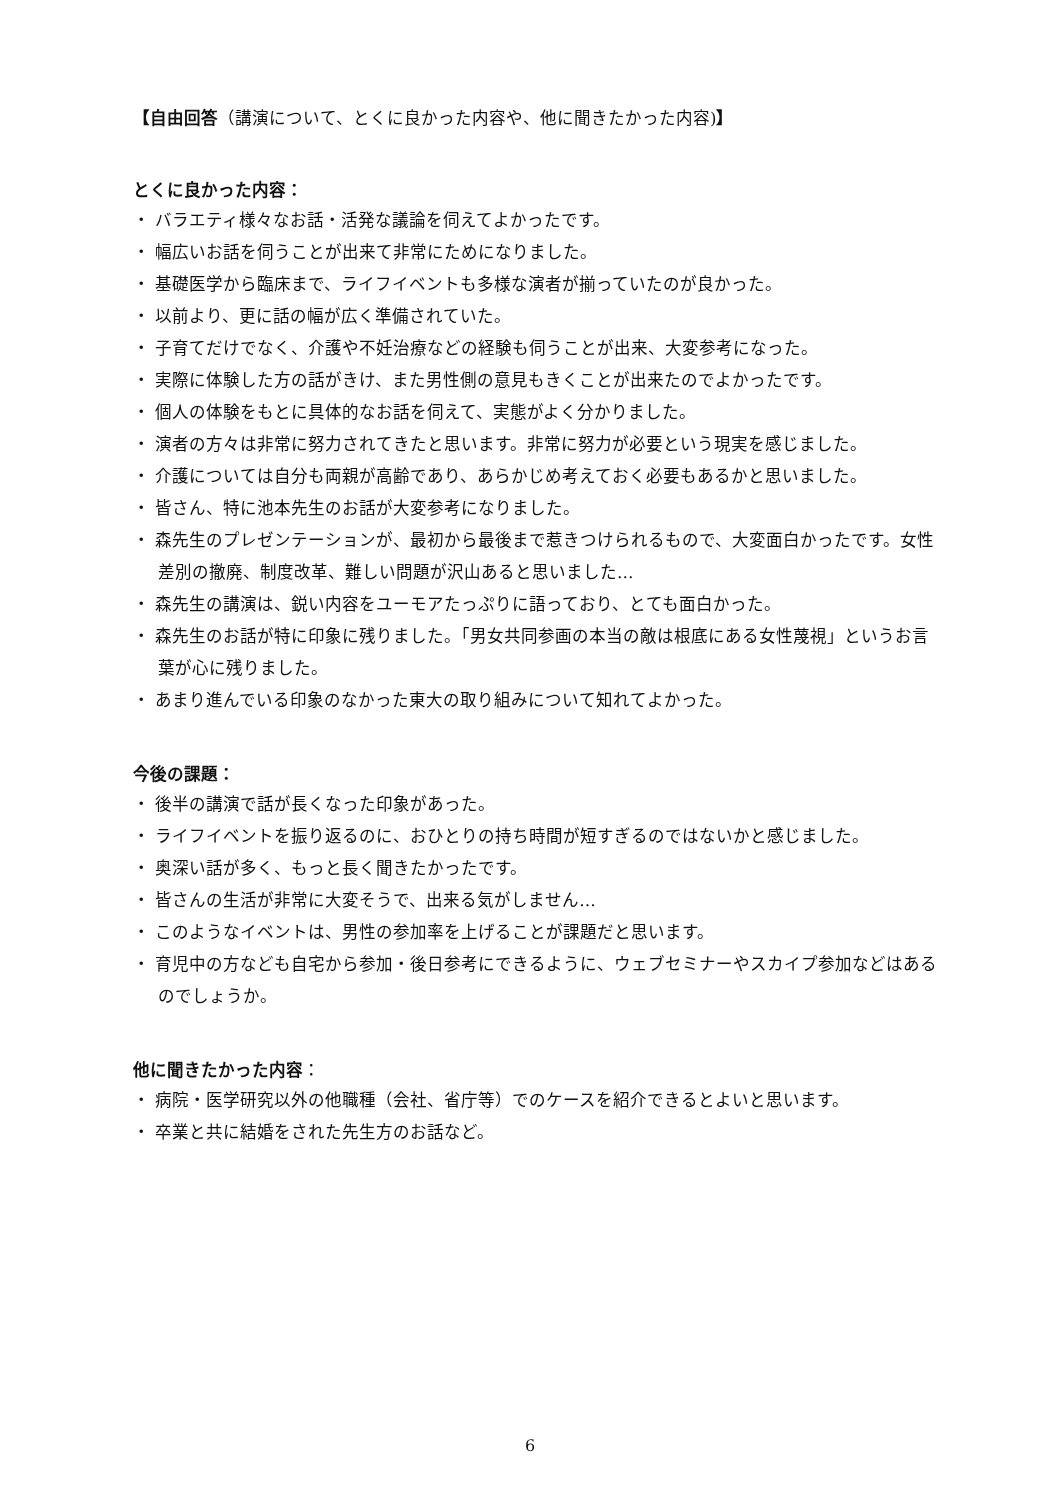【自由回答（講演について、とくに良かった内容や、他に聞きたかった内容)】
とくに良かった内容：
・ バラエティ様々なお話・活発な議論を伺えてよかったです。
・ 幅広いお話を伺うことが出来て非常にためになりました。
・ 基礎医学から臨床まで、ライフイベントも多様な演者が揃っていたのが良かった。
・ 以前より、更に話の幅が広く準備されていた。
・ 子育てだけでなく、介護や不妊治療などの経験も伺うことが出来、大変参考になった。
・ 実際に体験した方の話がきけ、また男性側の意見もきくことが出来たのでよかったです。
・ 個人の体験をもとに具体的なお話を伺えて、実態がよく分かりました。
・ 演者の方々は非常に努力されてきたと思います。非常に努力が必要という現実を感じました。
・ 介護については自分も両親が高齢であり、あらかじめ考えておく必要もあるかと思いました。
・ 皆さん、特に池本先生のお話が大変参考になりました。
・ 森先生のプレゼンテーションが、最初から最後まで惹きつけられるもので、大変面白かったです。女性差別の撤廃、制度改革、難しい問題が沢山あると思いました…
・ 森先生の講演は、鋭い内容をユーモアたっぷりに語っており、とても面白かった。
・ 森先生のお話が特に印象に残りました。「男女共同参画の本当の敵は根底にある女性蔑視」というお言葉が心に残りました。
・ あまり進んでいる印象のなかった東大の取り組みについて知れてよかった。
今後の課題：
・ 後半の講演で話が長くなった印象があった。
・ ライフイベントを振り返るのに、おひとりの持ち時間が短すぎるのではないかと感じました。
・ 奥深い話が多く、もっと長く聞きたかったです。
・ 皆さんの生活が非常に大変そうで、出来る気がしません…
・ このようなイベントは、男性の参加率を上げることが課題だと思います。
・ 育児中の方なども自宅から参加・後日参考にできるように、ウェブセミナーやスカイプ参加などはあるのでしょうか。
他に聞きたかった内容：
・ 病院・医学研究以外の他職種（会社、省庁等）でのケースを紹介できるとよいと思います。
・ 卒業と共に結婚をされた先生方のお話など。
6